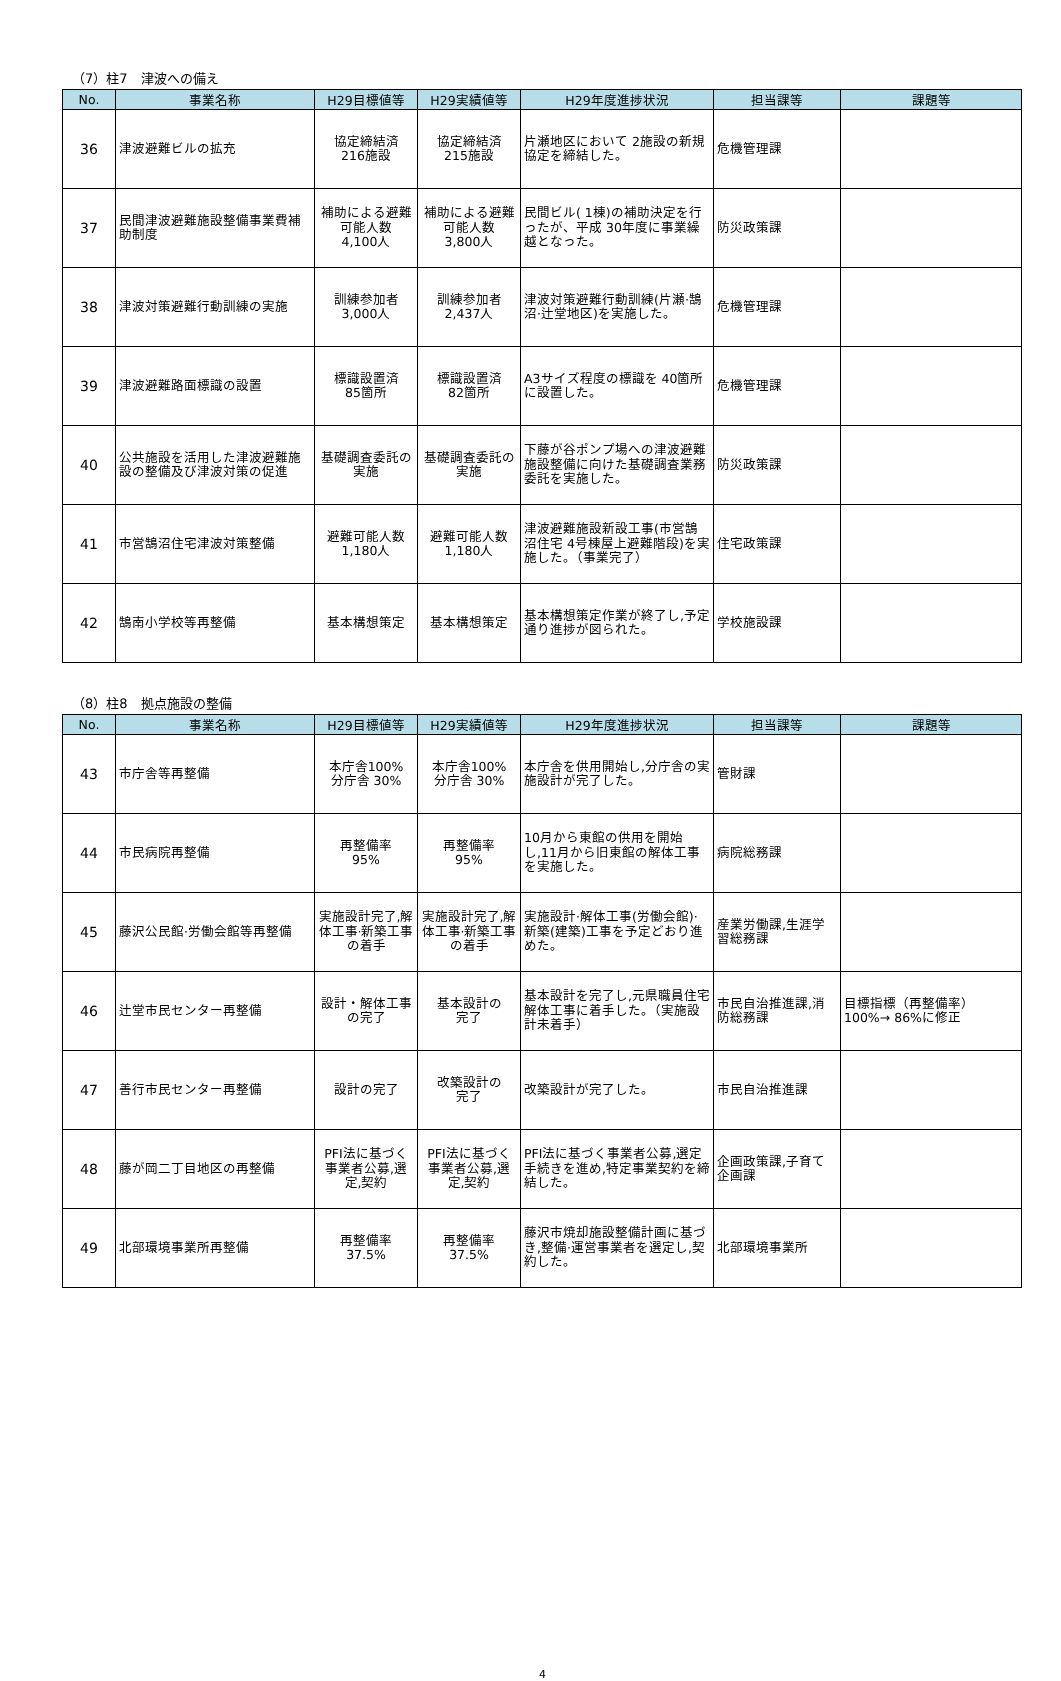（7）柱7　津波への備え
| No. | 事業名称 | H29目標値等 | H29実績値等 | H29年度進捗状況 | 担当課等 | 課題等 |
| --- | --- | --- | --- | --- | --- | --- |
| 36 | 津波避難ビルの拡充 | 協定締結済 216施設 | 協定締結済 215施設 | 片瀬地区において 2施設の新規協定を締結した。 | 危機管理課 | |
| 37 | 民間津波避難施設整備事業費補助制度 | 補助による避難可能人数 4,100人 | 補助による避難可能人数 3,800人 | 民間ビル( 1棟)の補助決定を行ったが、平成 30年度に事業繰越となった。 | 防災政策課 | |
| 38 | 津波対策避難行動訓練の実施 | 訓練参加者 3,000人 | 訓練参加者 2,437人 | 津波対策避難行動訓練(片瀬·鵠沼·辻堂地区)を実施した。 | 危機管理課 | |
| 39 | 津波避難路面標識の設置 | 標識設置済 85箇所 | 標識設置済 82箇所 | A3サイズ程度の標識を 40箇所に設置した。 | 危機管理課 | |
| 40 | 公共施設を活用した津波避難施設の整備及び津波対策の促進 | 基礎調査委託の実施 | 基礎調査委託の実施 | 下藤が谷ポンプ場への津波避難施設整備に向けた基礎調査業務委託を実施した。 | 防災政策課 | |
| 41 | 市営鵠沼住宅津波対策整備 | 避難可能人数 1,180人 | 避難可能人数 1,180人 | 津波避難施設新設工事(市営鵠沼住宅 4号棟屋上避難階段)を実施した。（事業完了） | 住宅政策課 | |
| 42 | 鵠南小学校等再整備 | 基本構想策定 | 基本構想策定 | 基本構想策定作業が終了し,予定通り進捗が図られた。 | 学校施設課 | |
（8）柱8　拠点施設の整備
| No. | 事業名称 | H29目標値等 | H29実績値等 | H29年度進捗状況 | 担当課等 | 課題等 |
| --- | --- | --- | --- | --- | --- | --- |
| 43 | 市庁舎等再整備 | 本庁舎100% 分庁舎 30% | 本庁舎100% 分庁舎 30% | 本庁舎を供用開始し,分庁舎の実施設計が完了した。 | 管財課 | |
| 44 | 市民病院再整備 | 再整備率 95% | 再整備率 95% | 10月から東館の供用を開始し,11月から旧東館の解体工事を実施した。 | 病院総務課 | |
| 45 | 藤沢公民館·労働会館等再整備 | 実施設計完了,解体工事·新築工事の着手 | 実施設計完了,解体工事·新築工事の着手 | 実施設計·解体工事(労働会館)·新築(建築)工事を予定どおり進めた。 | 産業労働課,生涯学習総務課 | |
| 46 | 辻堂市民センター再整備 | 設計・解体工事の完了 | 基本設計の 完了 | 基本設計を完了し,元県職員住宅解体工事に着手した。（実施設計未着手） | 市民自治推進課,消防総務課 | 目標指標（再整備率）100%→ 86%に修正 |
| 47 | 善行市民センター再整備 | 設計の完了 | 改築設計の 完了 | 改築設計が完了した。 | 市民自治推進課 | |
| 48 | 藤が岡二丁目地区の再整備 | PFI法に基づく事業者公募,選定,契約 | PFI法に基づく事業者公募,選定,契約 | PFI法に基づく事業者公募,選定手続きを進め,特定事業契約を締結した。 | 企画政策課,子育て企画課 | |
| 49 | 北部環境事業所再整備 | 再整備率 37.5% | 再整備率 37.5% | 藤沢市焼却施設整備計画に基づき,整備·運営事業者を選定し,契約した。 | 北部環境事業所 | |
4